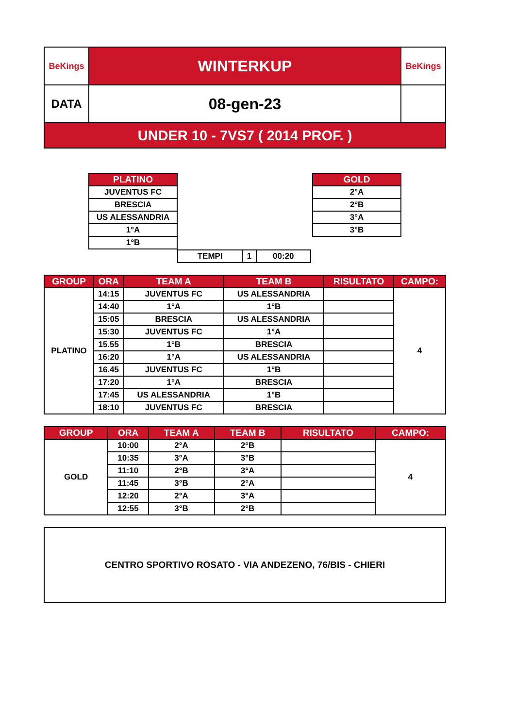| BeKings | WINTERKUP | BeKings |
| DATA | 08-gen-23 | |
| UNDER 10 - 7VS7 ( 2014 PROF. ) | | |
| PLATINO |
| --- |
| JUVENTUS FC |
| BRESCIA |
| US ALESSANDRIA |
| 1°A |
| 1°B |
| GOLD |
| --- |
| 2°A |
| 2°B |
| 3°A |
| 3°B |
| TEMPI | 1 | 00:20 |
| GROUP | ORA | TEAM A | TEAM B | RISULTATO | CAMPO: |
| --- | --- | --- | --- | --- | --- |
| PLATINO | 14:15 | JUVENTUS FC | US ALESSANDRIA | | 4 |
| | 14:40 | 1°A | 1°B | | |
| | 15:05 | BRESCIA | US ALESSANDRIA | | |
| | 15:30 | JUVENTUS FC | 1°A | | |
| | 15.55 | 1°B | BRESCIA | | |
| | 16:20 | 1°A | US ALESSANDRIA | | |
| | 16.45 | JUVENTUS FC | 1°B | | |
| | 17:20 | 1°A | BRESCIA | | |
| | 17:45 | US ALESSANDRIA | 1°B | | |
| | 18:10 | JUVENTUS FC | BRESCIA | | |
| GROUP | ORA | TEAM A | TEAM B | RISULTATO | CAMPO: |
| --- | --- | --- | --- | --- | --- |
| GOLD | 10:00 | 2°A | 2°B | | 4 |
| | 10:35 | 3°A | 3°B | | |
| | 11:10 | 2°B | 3°A | | |
| | 11:45 | 3°B | 2°A | | |
| | 12:20 | 2°A | 3°A | | |
| | 12:55 | 3°B | 2°B | | |
CENTRO SPORTIVO ROSATO - VIA ANDEZENO, 76/BIS - CHIERI